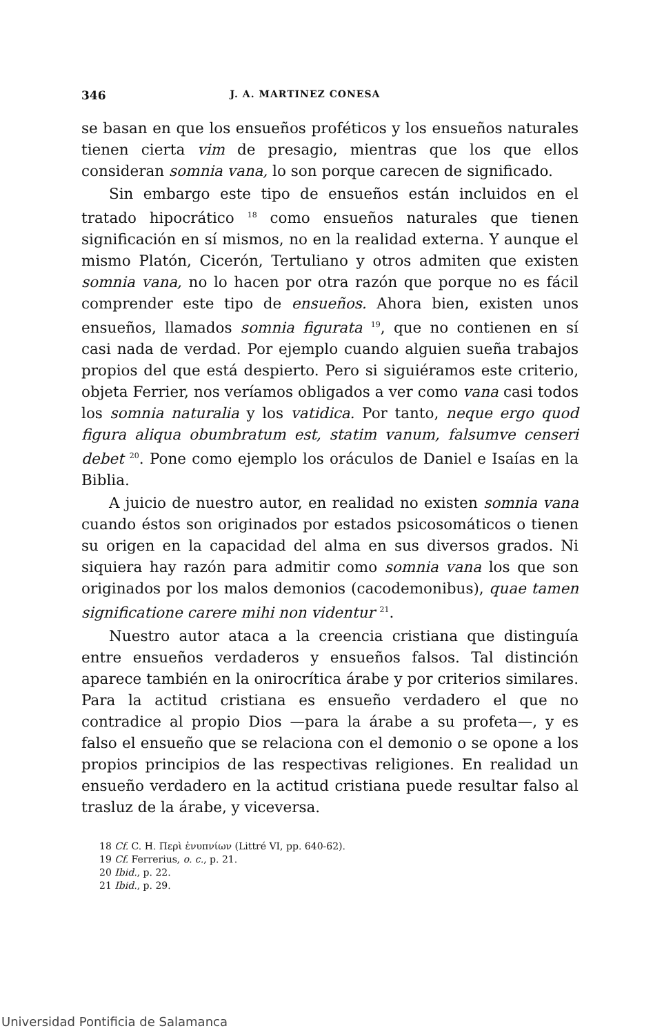346 J. A. MARTINEZ CONESA
se basan en que los ensueños proféticos y los ensueños naturales tienen cierta vim de presagio, mientras que los que ellos consideran somnia vana, lo son porque carecen de significado.
Sin embargo este tipo de ensueños están incluidos en el tratado hipocrático <sup>18</sup> como ensueños naturales que tienen significación en sí mismos, no en la realidad externa. Y aunque el mismo Platón, Cicerón, Tertuliano y otros admiten que existen somnia vana, no lo hacen por otra razón que porque no es fácil comprender este tipo de ensueños. Ahora bien, existen unos ensueños, llamados somnia figurata <sup>19</sup>, que no contienen en sí casi nada de verdad. Por ejemplo cuando alguien sueña trabajos propios del que está despierto. Pero si siguiéramos este criterio, objeta Ferrier, nos veríamos obligados a ver como vana casi todos los somnia naturalia y los vatidica. Por tanto, neque ergo quod figura aliqua obumbratum est, statim vanum, falsumve censeri debet <sup>20</sup>. Pone como ejemplo los oráculos de Daniel e Isaías en la Biblia.
A juicio de nuestro autor, en realidad no existen somnia vana cuando éstos son originados por estados psicosomáticos o tienen su origen en la capacidad del alma en sus diversos grados. Ni siquiera hay razón para admitir como somnia vana los que son originados por los malos demonios (cacodemonibus), quae tamen significatione carere mihi non videntur <sup>21</sup>.
Nuestro autor ataca a la creencia cristiana que distinguía entre ensueños verdaderos y ensueños falsos. Tal distinción aparece también en la onirocrítica árabe y por criterios similares. Para la actitud cristiana es ensueño verdadero el que no contradice al propio Dios —para la árabe a su profeta—, y es falso el ensueño que se relaciona con el demonio o se opone a los propios principios de las respectivas religiones. En realidad un ensueño verdadero en la actitud cristiana puede resultar falso al trasluz de la árabe, y viceversa.
18 Cf. C. H. Περὶ ἐνυπνίων (Littré VI, pp. 640-62).
19 Cf. Ferrerius, o. c., p. 21.
20 Ibid., p. 22.
21 Ibid., p. 29.
Universidad Pontificia de Salamanca